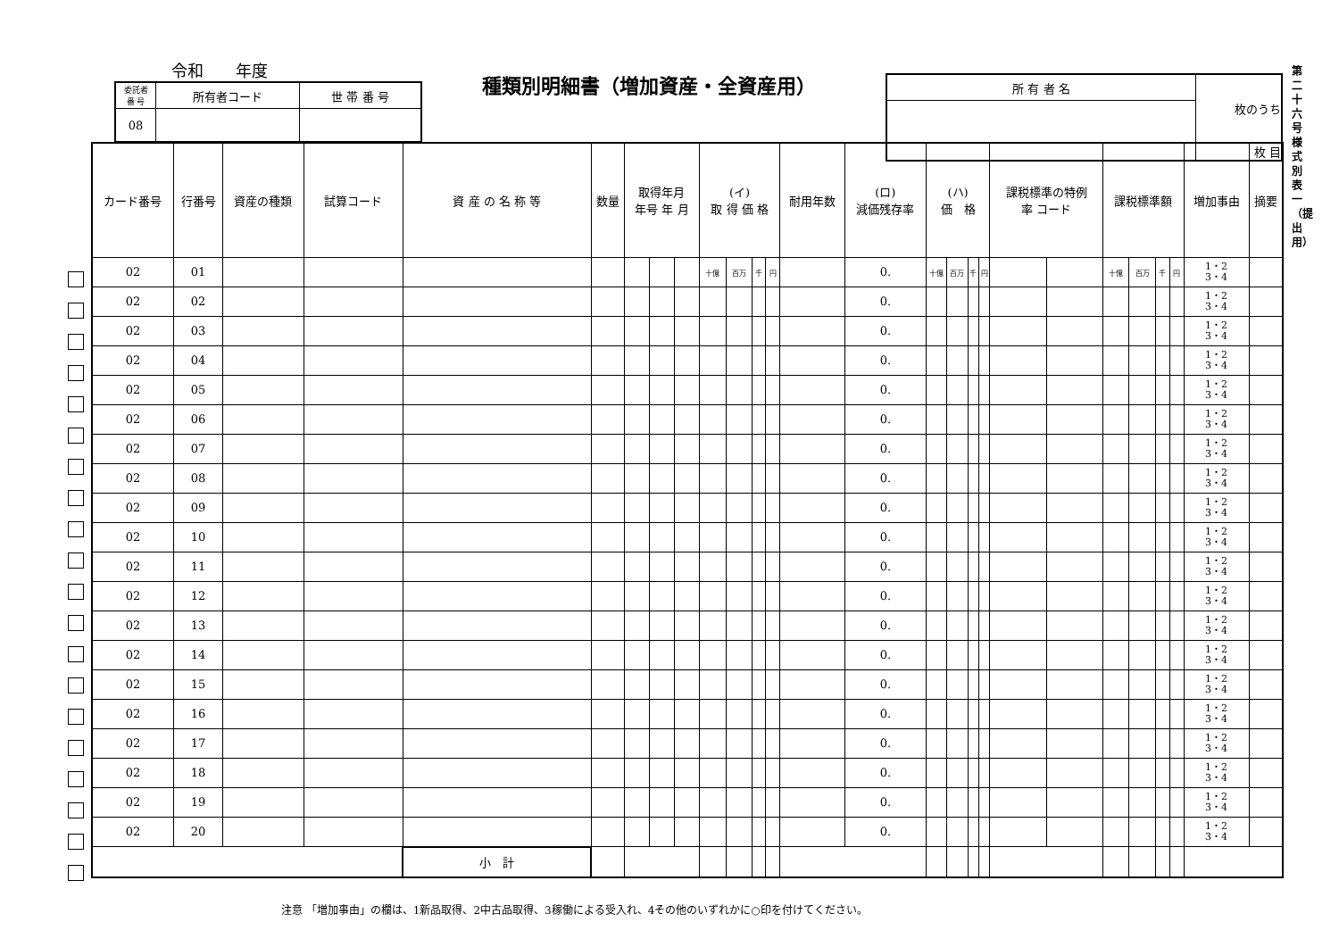令和　　年度
種類別明細書（増加資産・全資産用）
| 委託者 番 号 | 所有者コード | 世 帯 番 号 |
| 08 | | |
| 所 有 者 名 | 枚のうち |
| | 枚 目 |
第二十六号様式別表一（提出用）
| カード番号 | 行番号 | 資産の種類 | 試算コード | 資 産 の 名 称 等 | 数量 | 取得年月 年号 年 月 | | | (イ) 取 得 価 格 | | | | 耐用年数 | (ロ) 減価残存率 | (ハ) 価 格 | | | | 課税標準の特例 率 コード | | 課税標準額 | | | | 増加事由 | 摘要 |
| --- | --- | --- | --- | --- | --- | --- | --- | --- | --- | --- | --- | --- | --- | --- | --- | --- | --- | --- | --- | --- | --- | --- | --- | --- | --- | --- |
| 02 | 01 | | | | | | | | 十億 | 百万 | 千 | 円 | | 0. | 十億 | 百万 | 千 | 円 | | | 十億 | 百万 | 千 | 円 | 1・2 3・4 | |
| 02 | 02 | | | | | | | | | | | | | 0. | | | | | | | | | | | 1・2 3・4 | |
| 02 | 03 | | | | | | | | | | | | | 0. | | | | | | | | | | | 1・2 3・4 | |
| 02 | 04 | | | | | | | | | | | | | 0. | | | | | | | | | | | 1・2 3・4 | |
| 02 | 05 | | | | | | | | | | | | | 0. | | | | | | | | | | | 1・2 3・4 | |
| 02 | 06 | | | | | | | | | | | | | 0. | | | | | | | | | | | 1・2 3・4 | |
| 02 | 07 | | | | | | | | | | | | | 0. | | | | | | | | | | | 1・2 3・4 | |
| 02 | 08 | | | | | | | | | | | | | 0. | | | | | | | | | | | 1・2 3・4 | |
| 02 | 09 | | | | | | | | | | | | | 0. | | | | | | | | | | | 1・2 3・4 | |
| 02 | 10 | | | | | | | | | | | | | 0. | | | | | | | | | | | 1・2 3・4 | |
| 02 | 11 | | | | | | | | | | | | | 0. | | | | | | | | | | | 1・2 3・4 | |
| 02 | 12 | | | | | | | | | | | | | 0. | | | | | | | | | | | 1・2 3・4 | |
| 02 | 13 | | | | | | | | | | | | | 0. | | | | | | | | | | | 1・2 3・4 | |
| 02 | 14 | | | | | | | | | | | | | 0. | | | | | | | | | | | 1・2 3・4 | |
| 02 | 15 | | | | | | | | | | | | | 0. | | | | | | | | | | | 1・2 3・4 | |
| 02 | 16 | | | | | | | | | | | | | 0. | | | | | | | | | | | 1・2 3・4 | |
| 02 | 17 | | | | | | | | | | | | | 0. | | | | | | | | | | | 1・2 3・4 | |
| 02 | 18 | | | | | | | | | | | | | 0. | | | | | | | | | | | 1・2 3・4 | |
| 02 | 19 | | | | | | | | | | | | | 0. | | | | | | | | | | | 1・2 3・4 | |
| 02 | 20 | | | | | | | | | | | | | 0. | | | | | | | | | | | 1・2 3・4 | |
| | | | | 小 計 | | | | | | | | | | | | | | | | | | | | | | |
注意 「増加事由」の欄は、1新品取得、2中古品取得、3稼働による受入れ、4その他のいずれかに○印を付けてください。